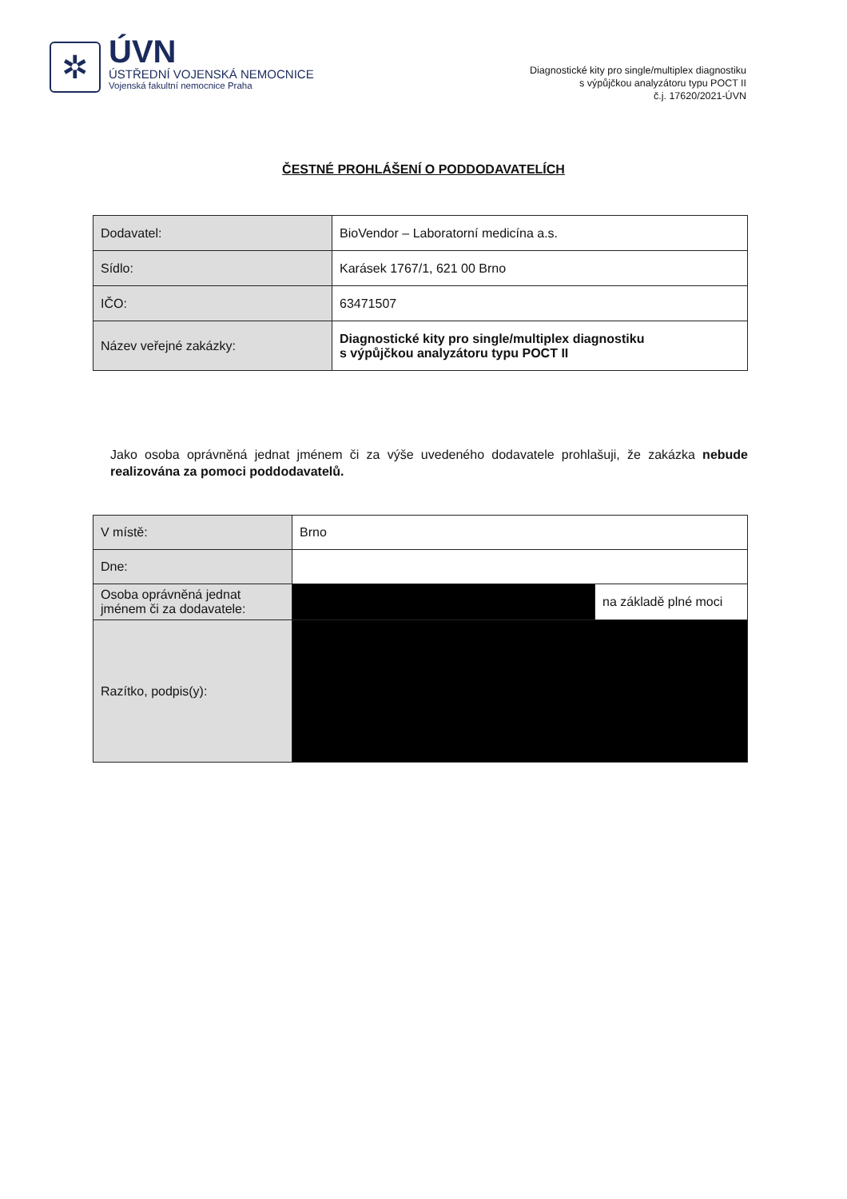✲
ÚVN
ÚSTŘEDNÍ VOJENSKÁ NEMOCNICE
Vojenská fakultní nemocnice Praha
Diagnostické kity pro single/multiplex diagnostiku
s výpůjčkou analyzátoru typu POCT II
č.j. 17620/2021-ÚVN
ČESTNÉ PROHLÁŠENÍ O PODDODAVATELÍCH
| Dodavatel: | BioVendor – Laboratorní medicína a.s. |
| Sídlo: | Karásek 1767/1, 621 00 Brno |
| IČO: | 63471507 |
| Název veřejné zakázky: | Diagnostické kity pro single/multiplex diagnostiku s výpůjčkou analyzátoru typu POCT II |
Jako osoba oprávněná jednat jménem či za výše uvedeného dodavatele prohlašuji, že zakázka nebude realizována za pomoci poddodavatelů.
| V místě: | Brno | |
| Dne: | | |
| Osoba oprávněná jednat jménem či za dodavatele: | | na základě plné moci |
| Razítko, podpis(y): | | |